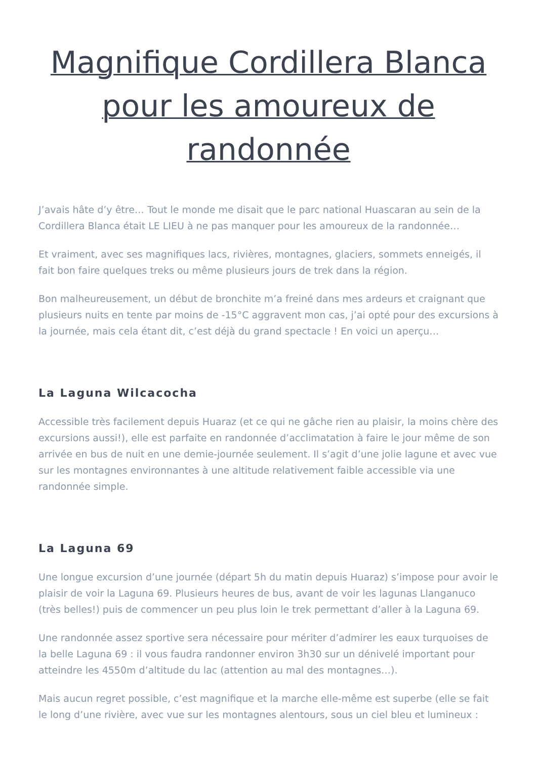Magnifique Cordillera Blanca pour les amoureux de randonnée
J’avais hâte d’y être… Tout le monde me disait que le parc national Huascaran au sein de la Cordillera Blanca était LE LIEU à ne pas manquer pour les amoureux de la randonnée…
Et vraiment, avec ses magnifiques lacs, rivières, montagnes, glaciers, sommets enneigés, il fait bon faire quelques treks ou même plusieurs jours de trek dans la région.
Bon malheureusement, un début de bronchite m’a freiné dans mes ardeurs et craignant que plusieurs nuits en tente par moins de -15°C aggravent mon cas, j’ai opté pour des excursions à la journée, mais cela étant dit, c’est déjà du grand spectacle ! En voici un aperçu…
La Laguna Wilcacocha
Accessible très facilement depuis Huaraz (et ce qui ne gâche rien au plaisir, la moins chère des excursions aussi!), elle est parfaite en randonnée d’acclimatation à faire le jour même de son arrivée en bus de nuit en une demie-journée seulement. Il s’agit d’une jolie lagune et avec vue sur les montagnes environnantes à une altitude relativement faible accessible via une randonnée simple.
La Laguna 69
Une longue excursion d’une journée (départ 5h du matin depuis Huaraz) s’impose pour avoir le plaisir de voir la Laguna 69. Plusieurs heures de bus, avant de voir les lagunas Llanganuco (très belles!) puis de commencer un peu plus loin le trek permettant d’aller à la Laguna 69.
Une randonnée assez sportive sera nécessaire pour mériter d’admirer les eaux turquoises de la belle Laguna 69 : il vous faudra randonner environ 3h30 sur un dénivelé important pour atteindre les 4550m d’altitude du lac (attention au mal des montagnes…).
Mais aucun regret possible, c’est magnifique et la marche elle-même est superbe (elle se fait le long d’une rivière, avec vue sur les montagnes alentours, sous un ciel bleu et lumineux :